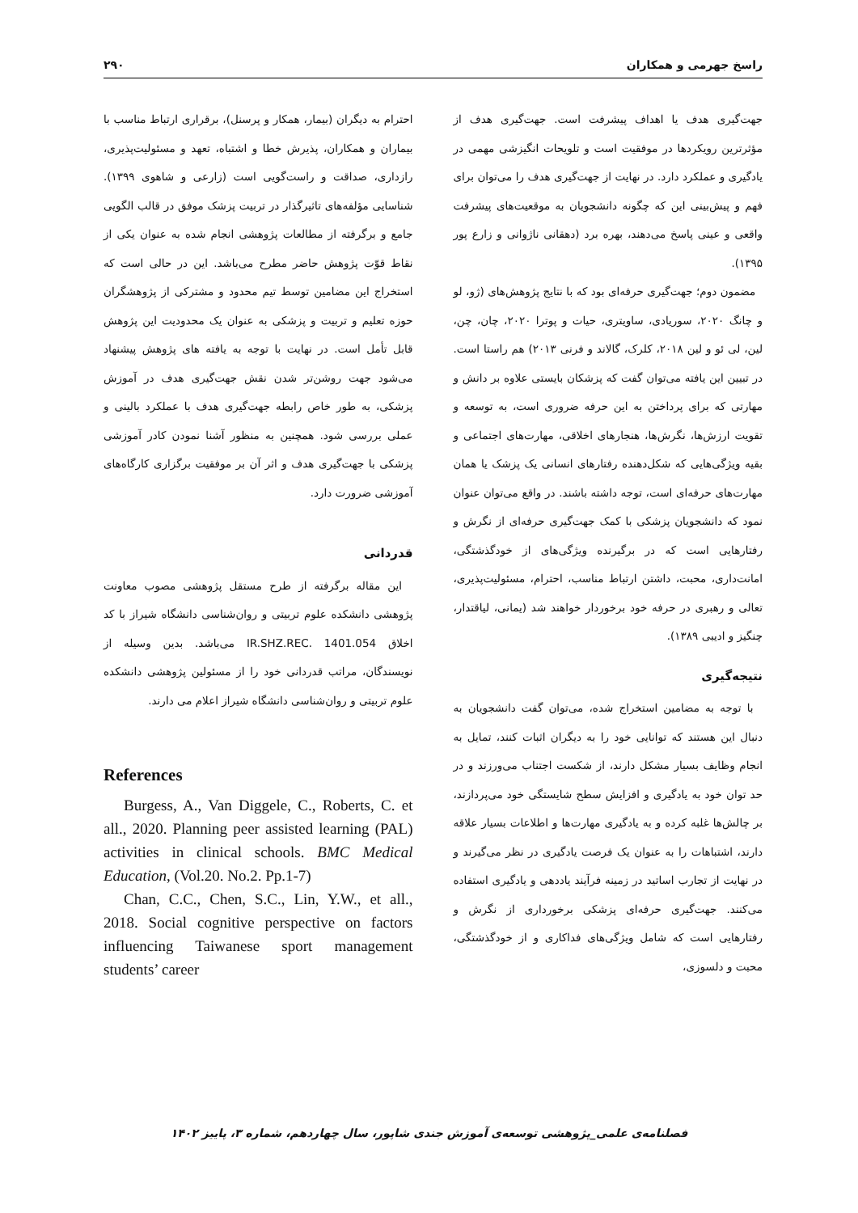راسخ جهرمی و همکاران ۲۹۰
جهت‌گیری هدف یا اهداف پیشرفت است. جهت‌گیری هدف از مؤثرترین رویکردها در موفقیت است و تلویحات انگیزشی مهمی در یادگیری و عملکرد دارد. در نهایت از جهت‌گیری هدف را می‌توان برای فهم و پیش‌بینی این که چگونه دانشجویان به موقعیت‌های پیشرفت واقعی و عینی پاسخ می‌دهند، بهره برد (دهقانی ناژوانی و زارع پور ۱۳۹۵).
مضمون دوم؛ جهت‌گیری حرفه‌ای بود که با نتایج پژوهش‌های (ژو، لو و چانگ ۲۰۲۰، سوریادی، ساویتری، حیات و پوترا ۲۰۲۰، چان، چن، لین، لی ئو و لین ۲۰۱۸، کلرک، گالاند و فرنی ۲۰۱۳) هم راستا است. در تبیین این یافته می‌توان گفت که پزشکان بایستی علاوه بر دانش و مهارتی که برای پرداختن به این حرفه ضروری است، به توسعه و تقویت ارزش‌ها، نگرش‌ها، هنجارهای اخلاقی، مهارت‌های اجتماعی و بقیه ویژگی‌هایی که شکل‌دهنده رفتارهای انسانی یک پزشک یا همان مهارت‌های حرفه‌ای است، توجه داشته باشند. در واقع می‌توان عنوان نمود که دانشجویان پزشکی با کمک جهت‌گیری حرفه‌ای از نگرش و رفتارهایی است که در برگیرنده ویژگی‌های از خودگذشتگی، امانت‌داری، محبت، داشتن ارتباط مناسب، احترام، مسئولیت‌پذیری، تعالی و رهبری در حرفه خود برخوردار خواهند شد (یمانی، لیاقتدار، چنگیز و ادیبی ۱۳۸۹).
نتیجه‌گیری
با توجه به مضامین استخراج شده، می‌توان گفت دانشجویان به دنبال این هستند که توانایی خود را به دیگران اثبات کنند، تمایل به انجام وظایف بسیار مشکل دارند، از شکست اجتناب می‌ورزند و در حد توان خود به یادگیری و افزایش سطح شایستگی خود می‌پردازند، بر چالش‌ها غلبه کرده و به یادگیری مهارت‌ها و اطلاعات بسیار علاقه دارند، اشتباهات را به عنوان یک فرصت یادگیری در نظر می‌گیرند و در نهایت از تجارب اساتید در زمینه فرآیند یاددهی و یادگیری استفاده می‌کنند. جهت‌گیری حرفه‌ای پزشکی برخورداری از نگرش و رفتارهایی است که شامل ویژگی‌های فداکاری و از خودگذشتگی، محبت و دلسوزی،
احترام به دیگران (بیمار، همکار و پرسنل)، برقراری ارتباط مناسب با بیماران و همکاران، پذیرش خطا و اشتباه، تعهد و مسئولیت‌پذیری، رازداری، صداقت و راست‌گویی است (زارعی و شاهوی ۱۳۹۹). شناسایی مؤلفه‌های تاثیرگذار در تربیت پزشک موفق در قالب الگویی جامع و برگرفته از مطالعات پژوهشی انجام شده به عنوان یکی از نقاط قوّت پژوهش حاضر مطرح می‌باشد. این در حالی است که استخراج این مضامین توسط تیم محدود و مشترکی از پژوهشگران حوزه تعلیم و تربیت و پزشکی به عنوان یک محدودیت این پژوهش قابل تأمل است. در نهایت با توجه به یافته های پژوهش پیشنهاد می‌شود جهت روشن‌تر شدن نقش جهت‌گیری هدف در آموزش پزشکی، به طور خاص رابطه جهت‌گیری هدف با عملکرد بالینی و عملی بررسی شود. همچنین به منظور آشنا نمودن کادر آموزشی پزشکی با جهت‌گیری هدف و اثر آن بر موفقیت برگزاری کارگاه‌های آموزشی ضرورت دارد.
قدردانی
این مقاله برگرفته از طرح مستقل پژوهشی مصوب معاونت پژوهشی دانشکده علوم تربیتی و روان‌شناسی دانشگاه شیراز با کد اخلاق IR.SHZ.REC. 1401.054 می‌باشد. بدین وسیله از نویسندگان، مراتب قدردانی خود را از مسئولین پژوهشی دانشکده علوم تربیتی و روان‌شناسی دانشگاه شیراز اعلام می دارند.
References
Burgess, A., Van Diggele, C., Roberts, C. et all., 2020. Planning peer assisted learning (PAL) activities in clinical schools. BMC Medical Education, (Vol.20. No.2. Pp.1-7)
Chan, C.C., Chen, S.C., Lin, Y.W., et all., 2018. Social cognitive perspective on factors influencing Taiwanese sport management students’ career
فصلنامه‌ی علمی_پژوهشی توسعه‌ی آموزش جندی شاپور، سال چهاردهم، شماره ۳، پاییز ۱۴۰۲